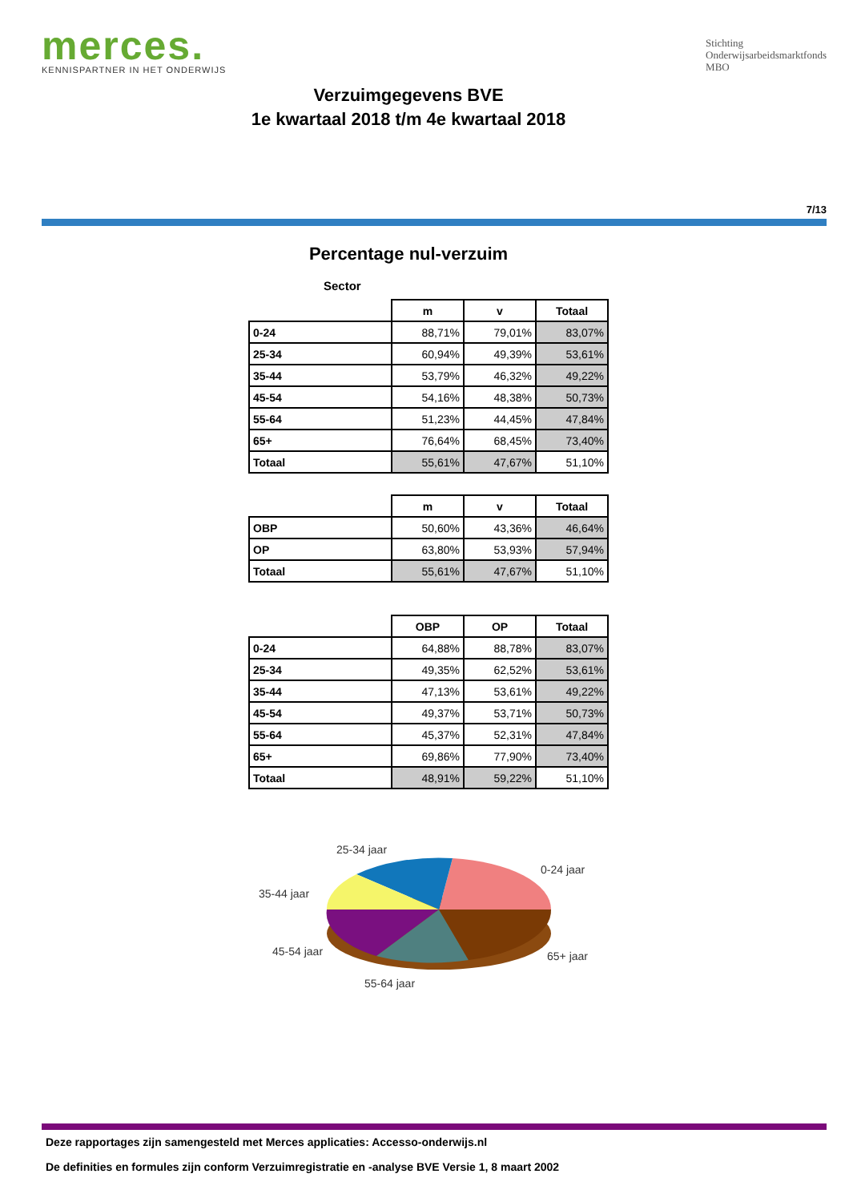merces.
KENNISPARTNER IN HET ONDERWIJS
Stichting
Onderwijsarbeidsmarktfonds
MBO
Verzuimgegevens BVE
1e kwartaal 2018 t/m 4e kwartaal 2018
7/13
Percentage nul-verzuim
Sector
| | m | v | Totaal |
| 0-24 | 88,71% | 79,01% | 83,07% |
| 25-34 | 60,94% | 49,39% | 53,61% |
| 35-44 | 53,79% | 46,32% | 49,22% |
| 45-54 | 54,16% | 48,38% | 50,73% |
| 55-64 | 51,23% | 44,45% | 47,84% |
| 65+ | 76,64% | 68,45% | 73,40% |
| Totaal | 55,61% | 47,67% | 51,10% |
| | m | v | Totaal |
| OBP | 50,60% | 43,36% | 46,64% |
| OP | 63,80% | 53,93% | 57,94% |
| Totaal | 55,61% | 47,67% | 51,10% |
| | OBP | OP | Totaal |
| 0-24 | 64,88% | 88,78% | 83,07% |
| 25-34 | 49,35% | 62,52% | 53,61% |
| 35-44 | 47,13% | 53,61% | 49,22% |
| 45-54 | 49,37% | 53,71% | 50,73% |
| 55-64 | 45,37% | 52,31% | 47,84% |
| 65+ | 69,86% | 77,90% | 73,40% |
| Totaal | 48,91% | 59,22% | 51,10% |
25-34 jaar
0-24 jaar
35-44 jaar
45-54 jaar
65+ jaar
55-64 jaar
Deze rapportages zijn samengesteld met Merces applicaties: Accesso-onderwijs.nl
De definities en formules zijn conform Verzuimregistratie en -analyse BVE Versie 1, 8 maart 2002